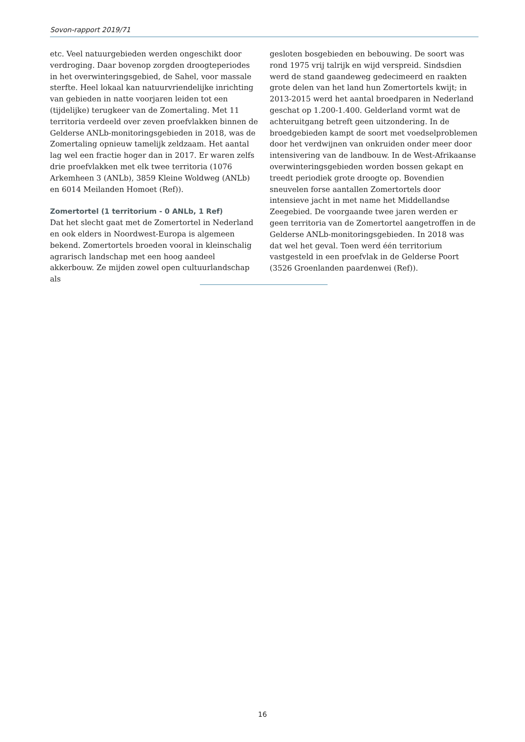Sovon-rapport 2019/71
etc. Veel natuurgebieden werden ongeschikt door verdroging. Daar bovenop zorgden droogteperiodes in het overwinteringsgebied, de Sahel, voor massale sterfte. Heel lokaal kan natuurvriendelijke inrichting van gebieden in natte voorjaren leiden tot een (tijdelijke) terugkeer van de Zomertaling. Met 11 territoria verdeeld over zeven proefvlakken binnen de Gelderse ANLb-monitoringsgebieden in 2018, was de Zomertaling opnieuw tamelijk zeldzaam. Het aantal lag wel een fractie hoger dan in 2017. Er waren zelfs drie proefvlakken met elk twee territoria (1076 Arkemheen 3 (ANLb), 3859 Kleine Woldweg (ANLb) en 6014 Meilanden Homoet (Ref)).
Zomertortel (1 territorium - 0 ANLb, 1 Ref)
Dat het slecht gaat met de Zomertortel in Nederland en ook elders in Noordwest-Europa is algemeen bekend. Zomertortels broeden vooral in kleinschalig agrarisch landschap met een hoog aandeel akkerbouw. Ze mijden zowel open cultuurlandschap als
gesloten bosgebieden en bebouwing. De soort was rond 1975 vrij talrijk en wijd verspreid. Sindsdien werd de stand gaandeweg gedecimeerd en raakten grote delen van het land hun Zomertortels kwijt; in 2013-2015 werd het aantal broedparen in Nederland geschat op 1.200-1.400. Gelderland vormt wat de achteruitgang betreft geen uitzondering. In de broedgebieden kampt de soort met voedselproblemen door het verdwijnen van onkruiden onder meer door intensivering van de landbouw. In de West-Afrikaanse overwinteringsgebieden worden bossen gekapt en treedt periodiek grote droogte op. Bovendien sneuvelen forse aantallen Zomertortels door intensieve jacht in met name het Middellandse Zeegebied. De voorgaande twee jaren werden er geen territoria van de Zomertortel aangetroffen in de Gelderse ANLb-monitoringsgebieden. In 2018 was dat wel het geval. Toen werd één territorium vastgesteld in een proefvlak in de Gelderse Poort (3526 Groenlanden paardenwei (Ref)).
16